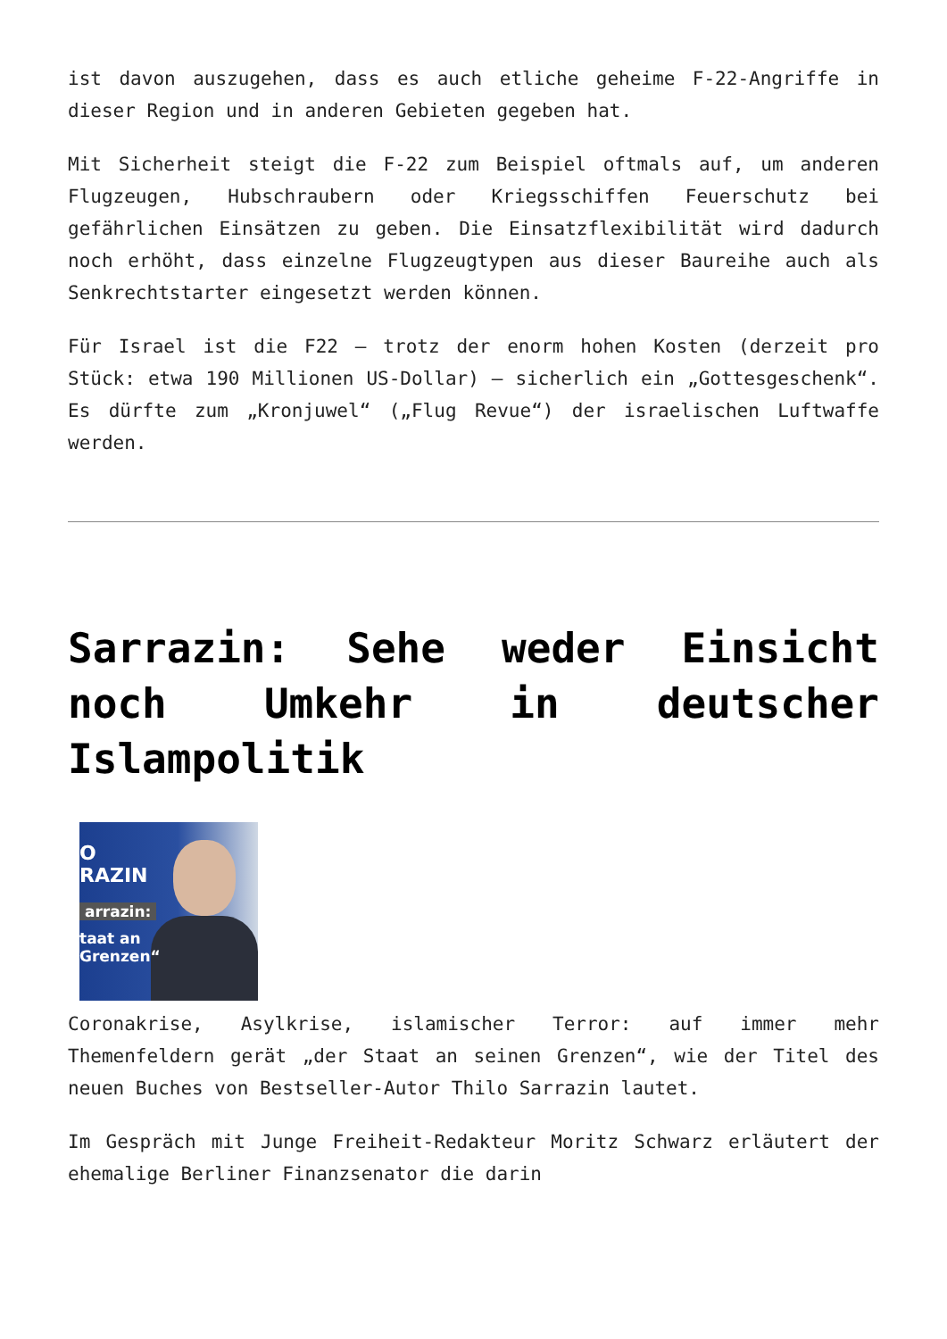ist davon auszugehen, dass es auch etliche geheime F-22-Angriffe in dieser Region und in anderen Gebieten gegeben hat.
Mit Sicherheit steigt die F-22 zum Beispiel oftmals auf, um anderen Flugzeugen, Hubschraubern oder Kriegsschiffen Feuerschutz bei gefährlichen Einsätzen zu geben. Die Einsatzflexibilität wird dadurch noch erhöht, dass einzelne Flugzeugtypen aus dieser Baureihe auch als Senkrechtstarter eingesetzt werden können.
Für Israel ist die F22 – trotz der enorm hohen Kosten (derzeit pro Stück: etwa 190 Millionen US-Dollar) – sicherlich ein „Gottesgeschenk“. Es dürfte zum „Kronjuwel“ („Flug Revue“) der israelischen Luftwaffe werden.
Sarrazin: Sehe weder Einsicht noch Umkehr in deutscher Islampolitik
O
RAZIN
arrazin:
taat an
Grenzen“
Coronakrise, Asylkrise, islamischer Terror: auf immer mehr Themenfeldern gerät „der Staat an seinen Grenzen“, wie der Titel des neuen Buches von Bestseller-Autor Thilo Sarrazin lautet.
Im Gespräch mit Junge Freiheit-Redakteur Moritz Schwarz erläutert der ehemalige Berliner Finanzsenator die darin